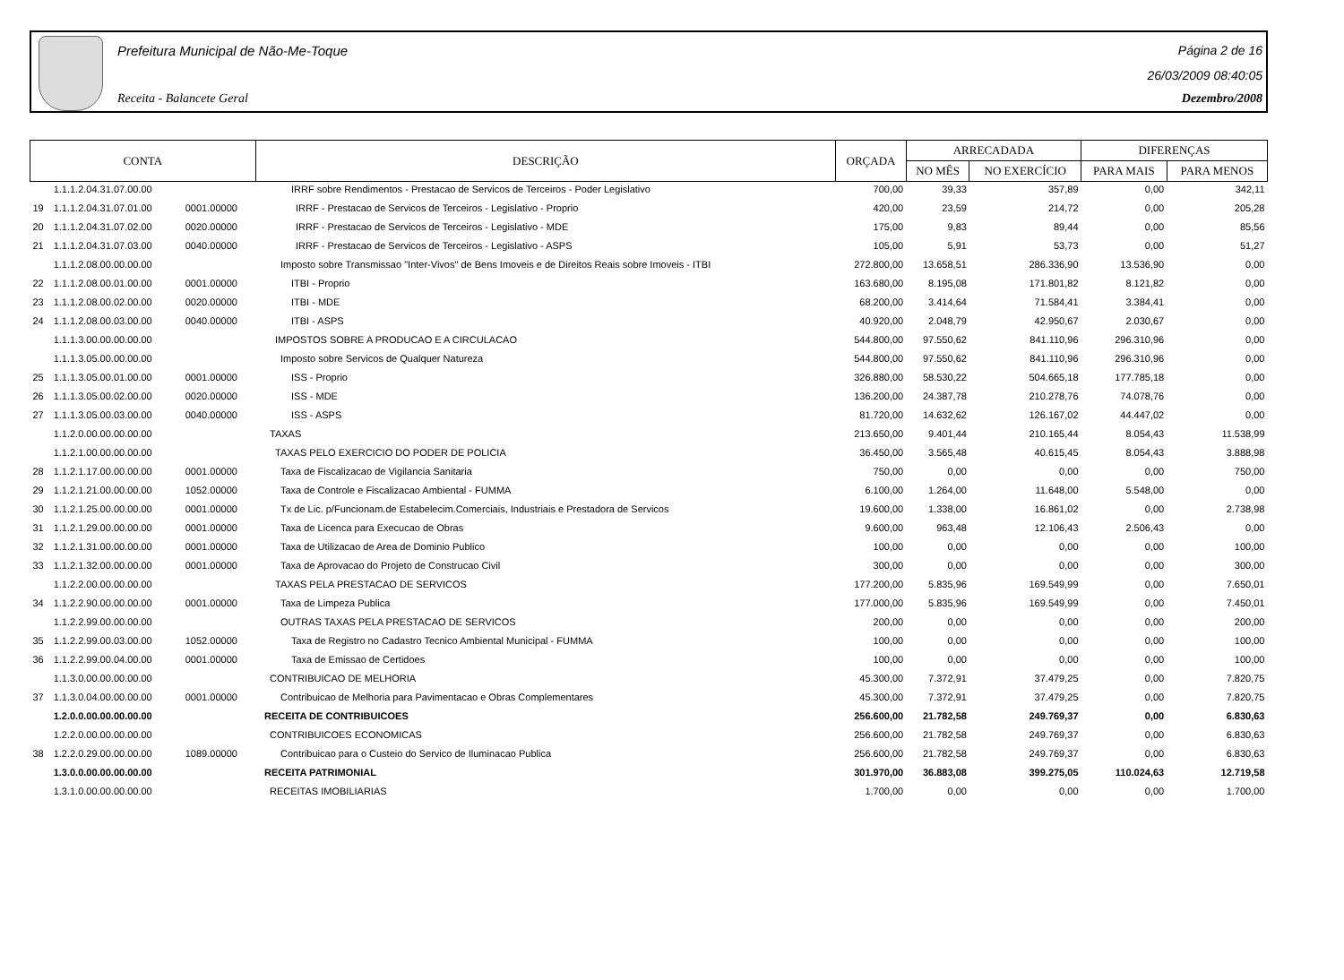Prefeitura Municipal de Não-Me-Toque
Receita - Balancete Geral
Página 2 de 16
26/03/2009 08:40:05
Dezembro/2008
| CONTA | | | DESCRIÇÃO | ORÇADA | ARRECADADA | | DIFERENÇAS | |
| --- | --- | --- | --- | --- | --- | --- | --- | --- |
| | | | | | NO MÊS | NO EXERCÍCIO | PARA MAIS | PARA MENOS |
| | 1.1.1.2.04.31.07.00.00 | | IRRF sobre Rendimentos - Prestacao de Servicos de Terceiros - Poder Legislativo | 700,00 | 39,33 | 357,89 | 0,00 | 342,11 |
| 19 | 1.1.1.2.04.31.07.01.00 | 0001.00000 | IRRF - Prestacao de Servicos de Terceiros - Legislativo - Proprio | 420,00 | 23,59 | 214,72 | 0,00 | 205,28 |
| 20 | 1.1.1.2.04.31.07.02.00 | 0020.00000 | IRRF - Prestacao de Servicos de Terceiros - Legislativo - MDE | 175,00 | 9,83 | 89,44 | 0,00 | 85,56 |
| 21 | 1.1.1.2.04.31.07.03.00 | 0040.00000 | IRRF - Prestacao de Servicos de Terceiros - Legislativo - ASPS | 105,00 | 5,91 | 53,73 | 0,00 | 51,27 |
| | 1.1.1.2.08.00.00.00.00 | | Imposto sobre Transmissao "Inter-Vivos" de Bens Imoveis e de Direitos Reais sobre Imoveis - ITBI | 272.800,00 | 13.658,51 | 286.336,90 | 13.536,90 | 0,00 |
| 22 | 1.1.1.2.08.00.01.00.00 | 0001.00000 | ITBI - Proprio | 163.680,00 | 8.195,08 | 171.801,82 | 8.121,82 | 0,00 |
| 23 | 1.1.1.2.08.00.02.00.00 | 0020.00000 | ITBI - MDE | 68.200,00 | 3.414,64 | 71.584,41 | 3.384,41 | 0,00 |
| 24 | 1.1.1.2.08.00.03.00.00 | 0040.00000 | ITBI - ASPS | 40.920,00 | 2.048,79 | 42.950,67 | 2.030,67 | 0,00 |
| | 1.1.1.3.00.00.00.00.00 | | IMPOSTOS SOBRE A PRODUCAO E A CIRCULACAO | 544.800,00 | 97.550,62 | 841.110,96 | 296.310,96 | 0,00 |
| | 1.1.1.3.05.00.00.00.00 | | Imposto sobre Servicos de Qualquer Natureza | 544.800,00 | 97.550,62 | 841.110,96 | 296.310,96 | 0,00 |
| 25 | 1.1.1.3.05.00.01.00.00 | 0001.00000 | ISS - Proprio | 326.880,00 | 58.530,22 | 504.665,18 | 177.785,18 | 0,00 |
| 26 | 1.1.1.3.05.00.02.00.00 | 0020.00000 | ISS - MDE | 136.200,00 | 24.387,78 | 210.278,76 | 74.078,76 | 0,00 |
| 27 | 1.1.1.3.05.00.03.00.00 | 0040.00000 | ISS - ASPS | 81.720,00 | 14.632,62 | 126.167,02 | 44.447,02 | 0,00 |
| | 1.1.2.0.00.00.00.00.00 | | TAXAS | 213.650,00 | 9.401,44 | 210.165,44 | 8.054,43 | 11.538,99 |
| | 1.1.2.1.00.00.00.00.00 | | TAXAS PELO EXERCICIO DO PODER DE POLICIA | 36.450,00 | 3.565,48 | 40.615,45 | 8.054,43 | 3.888,98 |
| 28 | 1.1.2.1.17.00.00.00.00 | 0001.00000 | Taxa de Fiscalizacao de Vigilancia Sanitaria | 750,00 | 0,00 | 0,00 | 0,00 | 750,00 |
| 29 | 1.1.2.1.21.00.00.00.00 | 1052.00000 | Taxa de Controle e Fiscalizacao Ambiental - FUMMA | 6.100,00 | 1.264,00 | 11.648,00 | 5.548,00 | 0,00 |
| 30 | 1.1.2.1.25.00.00.00.00 | 0001.00000 | Tx de Lic. p/Funcionam.de Estabelecim.Comerciais, Industriais e Prestadora de Servicos | 19.600,00 | 1.338,00 | 16.861,02 | 0,00 | 2.738,98 |
| 31 | 1.1.2.1.29.00.00.00.00 | 0001.00000 | Taxa de Licenca para Execucao de Obras | 9.600,00 | 963,48 | 12.106,43 | 2.506,43 | 0,00 |
| 32 | 1.1.2.1.31.00.00.00.00 | 0001.00000 | Taxa de Utilizacao de Area de Dominio Publico | 100,00 | 0,00 | 0,00 | 0,00 | 100,00 |
| 33 | 1.1.2.1.32.00.00.00.00 | 0001.00000 | Taxa de Aprovacao do Projeto de Construcao Civil | 300,00 | 0,00 | 0,00 | 0,00 | 300,00 |
| | 1.1.2.2.00.00.00.00.00 | | TAXAS PELA PRESTACAO DE SERVICOS | 177.200,00 | 5.835,96 | 169.549,99 | 0,00 | 7.650,01 |
| 34 | 1.1.2.2.90.00.00.00.00 | 0001.00000 | Taxa de Limpeza Publica | 177.000,00 | 5.835,96 | 169.549,99 | 0,00 | 7.450,01 |
| | 1.1.2.2.99.00.00.00.00 | | OUTRAS TAXAS PELA PRESTACAO DE SERVICOS | 200,00 | 0,00 | 0,00 | 0,00 | 200,00 |
| 35 | 1.1.2.2.99.00.03.00.00 | 1052.00000 | Taxa de Registro no Cadastro Tecnico Ambiental Municipal - FUMMA | 100,00 | 0,00 | 0,00 | 0,00 | 100,00 |
| 36 | 1.1.2.2.99.00.04.00.00 | 0001.00000 | Taxa de Emissao de Certidoes | 100,00 | 0,00 | 0,00 | 0,00 | 100,00 |
| | 1.1.3.0.00.00.00.00.00 | | CONTRIBUICAO DE MELHORIA | 45.300,00 | 7.372,91 | 37.479,25 | 0,00 | 7.820,75 |
| 37 | 1.1.3.0.04.00.00.00.00 | 0001.00000 | Contribuicao de Melhoria para Pavimentacao e Obras Complementares | 45.300,00 | 7.372,91 | 37.479,25 | 0,00 | 7.820,75 |
| | 1.2.0.0.00.00.00.00.00 | | RECEITA DE CONTRIBUICOES | 256.600,00 | 21.782,58 | 249.769,37 | 0,00 | 6.830,63 |
| | 1.2.2.0.00.00.00.00.00 | | CONTRIBUICOES ECONOMICAS | 256.600,00 | 21.782,58 | 249.769,37 | 0,00 | 6.830,63 |
| 38 | 1.2.2.0.29.00.00.00.00 | 1089.00000 | Contribuicao para o Custeio do Servico de Iluminacao Publica | 256.600,00 | 21.782,58 | 249.769,37 | 0,00 | 6.830,63 |
| | 1.3.0.0.00.00.00.00.00 | | RECEITA PATRIMONIAL | 301.970,00 | 36.883,08 | 399.275,05 | 110.024,63 | 12.719,58 |
| | 1.3.1.0.00.00.00.00.00 | | RECEITAS IMOBILIARIAS | 1.700,00 | 0,00 | 0,00 | 0,00 | 1.700,00 |